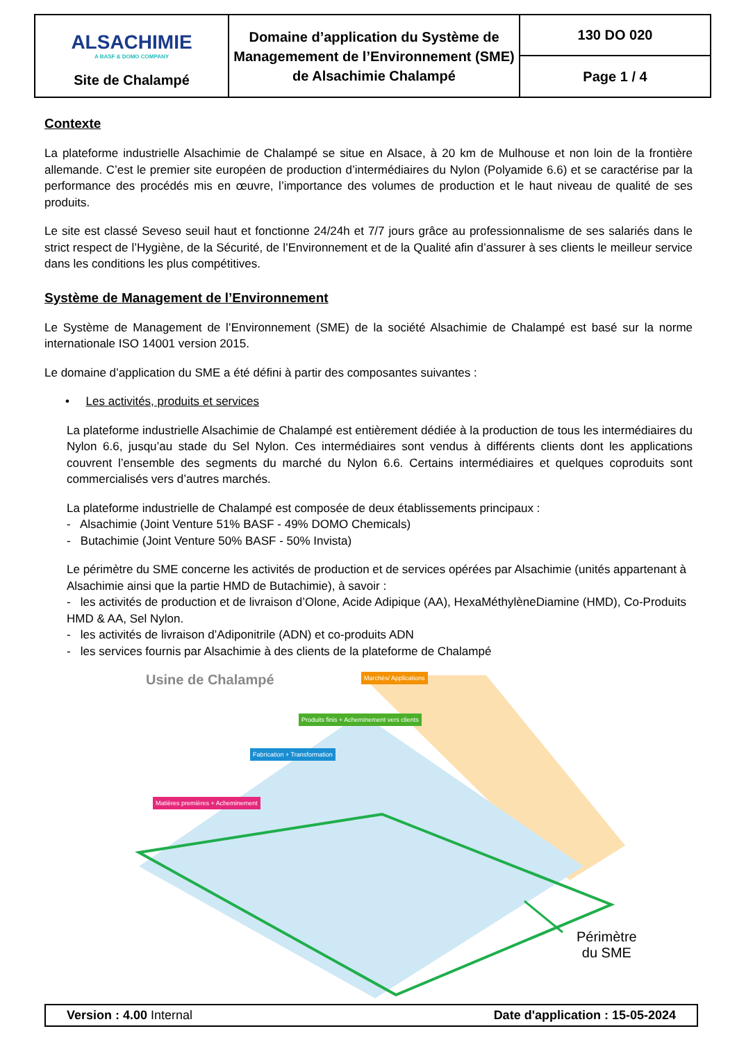| ALSACHIMIE A BASF & DOMO COMPANY Site de Chalampé | Domaine d’application du Système de Managemement de l’Environnement (SME) de Alsachimie Chalampé | 130 DO 020 |
| | | Page 1 / 4 |
Contexte
La plateforme industrielle Alsachimie de Chalampé se situe en Alsace, à 20 km de Mulhouse et non loin de la frontière allemande. C’est le premier site européen de production d’intermédiaires du Nylon (Polyamide 6.6) et se caractérise par la performance des procédés mis en œuvre, l’importance des volumes de production et le haut niveau de qualité de ses produits.
Le site est classé Seveso seuil haut et fonctionne 24/24h et 7/7 jours grâce au professionnalisme de ses salariés dans le strict respect de l’Hygiène, de la Sécurité, de l’Environnement et de la Qualité afin d’assurer à ses clients le meilleur service dans les conditions les plus compétitives.
Système de Management de l’Environnement
Le Système de Management de l’Environnement (SME) de la société Alsachimie de Chalampé est basé sur la norme internationale ISO 14001 version 2015.
Le domaine d’application du SME a été défini à partir des composantes suivantes :
• Les activités, produits et services
La plateforme industrielle Alsachimie de Chalampé est entièrement dédiée à la production de tous les intermédiaires du Nylon 6.6, jusqu’au stade du Sel Nylon. Ces intermédiaires sont vendus à différents clients dont les applications couvrent l’ensemble des segments du marché du Nylon 6.6. Certains intermédiaires et quelques coproduits sont commercialisés vers d’autres marchés.
La plateforme industrielle de Chalampé est composée de deux établissements principaux :
- Alsachimie (Joint Venture 51% BASF - 49% DOMO Chemicals)
- Butachimie (Joint Venture 50% BASF - 50% Invista)
Le périmètre du SME concerne les activités de production et de services opérées par Alsachimie (unités appartenant à Alsachimie ainsi que la partie HMD de Butachimie), à savoir :
- les activités de production et de livraison d’Olone, Acide Adipique (AA), HexaMéthylèneDiamine (HMD), Co-Produits HMD & AA, Sel Nylon.
- les activités de livraison d’Adiponitrile (ADN) et co-produits ADN
- les services fournis par Alsachimie à des clients de la plateforme de Chalampé
Usine de Chalampé
Marchés/ Applications
Matières premières + Acheminement
Fabrication + Transformation
Produits finis + Acheminement vers clients
Périmètre
du SME
Version : 4.00 Internal Date d'application : 15-05-2024